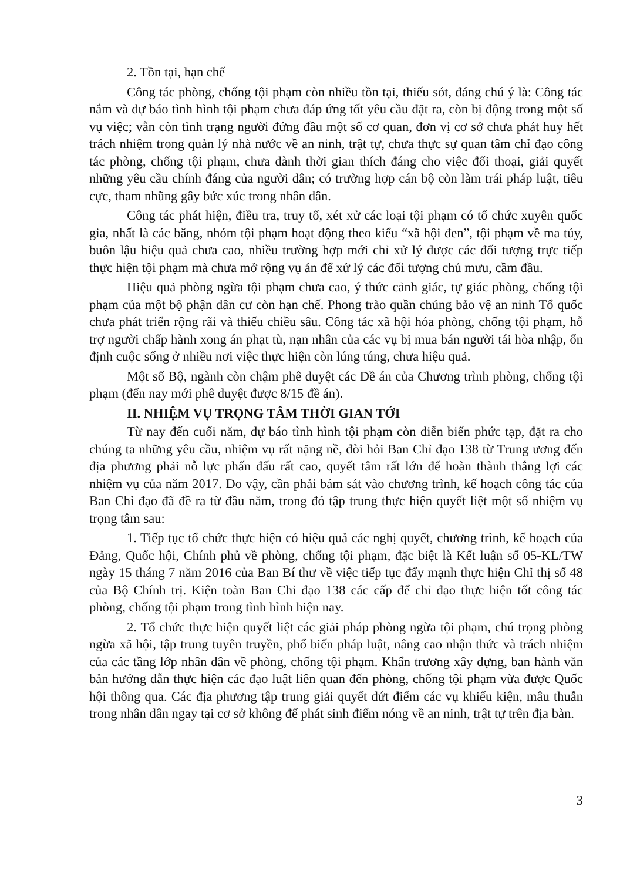2. Tồn tại, hạn chế
Công tác phòng, chống tội phạm còn nhiều tồn tại, thiếu sót, đáng chú ý là: Công tác nắm và dự báo tình hình tội phạm chưa đáp ứng tốt yêu cầu đặt ra, còn bị động trong một số vụ việc; vẫn còn tình trạng người đứng đầu một số cơ quan, đơn vị cơ sở chưa phát huy hết trách nhiệm trong quản lý nhà nước về an ninh, trật tự, chưa thực sự quan tâm chỉ đạo công tác phòng, chống tội phạm, chưa dành thời gian thích đáng cho việc đối thoại, giải quyết những yêu cầu chính đáng của người dân; có trường hợp cán bộ còn làm trái pháp luật, tiêu cực, tham nhũng gây bức xúc trong nhân dân.
Công tác phát hiện, điều tra, truy tố, xét xử các loại tội phạm có tổ chức xuyên quốc gia, nhất là các băng, nhóm tội phạm hoạt động theo kiểu “xã hội đen”, tội phạm về ma túy, buôn lậu hiệu quả chưa cao, nhiều trường hợp mới chỉ xử lý được các đối tượng trực tiếp thực hiện tội phạm mà chưa mở rộng vụ án để xử lý các đối tượng chủ mưu, cầm đầu.
Hiệu quả phòng ngừa tội phạm chưa cao, ý thức cảnh giác, tự giác phòng, chống tội phạm của một bộ phận dân cư còn hạn chế. Phong trào quần chúng bảo vệ an ninh Tổ quốc chưa phát triển rộng rãi và thiếu chiều sâu. Công tác xã hội hóa phòng, chống tội phạm, hỗ trợ người chấp hành xong án phạt tù, nạn nhân của các vụ bị mua bán người tái hòa nhập, ổn định cuộc sống ở nhiều nơi việc thực hiện còn lúng túng, chưa hiệu quả.
Một số Bộ, ngành còn chậm phê duyệt các Đề án của Chương trình phòng, chống tội phạm (đến nay mới phê duyệt được 8/15 đề án).
II. NHIỆM VỤ TRỌNG TÂM THỜI GIAN TỚI
Từ nay đến cuối năm, dự báo tình hình tội phạm còn diễn biến phức tạp, đặt ra cho chúng ta những yêu cầu, nhiệm vụ rất nặng nề, đòi hỏi Ban Chỉ đạo 138 từ Trung ương đến địa phương phải nỗ lực phấn đấu rất cao, quyết tâm rất lớn để hoàn thành thắng lợi các nhiệm vụ của năm 2017. Do vậy, cần phải bám sát vào chương trình, kế hoạch công tác của Ban Chỉ đạo đã đề ra từ đầu năm, trong đó tập trung thực hiện quyết liệt một số nhiệm vụ trọng tâm sau:
1. Tiếp tục tổ chức thực hiện có hiệu quả các nghị quyết, chương trình, kế hoạch của Đảng, Quốc hội, Chính phủ về phòng, chống tội phạm, đặc biệt là Kết luận số 05-KL/TW ngày 15 tháng 7 năm 2016 của Ban Bí thư về việc tiếp tục đẩy mạnh thực hiện Chỉ thị số 48 của Bộ Chính trị. Kiện toàn Ban Chỉ đạo 138 các cấp để chỉ đạo thực hiện tốt công tác phòng, chống tội phạm trong tình hình hiện nay.
2. Tổ chức thực hiện quyết liệt các giải pháp phòng ngừa tội phạm, chú trọng phòng ngừa xã hội, tập trung tuyên truyền, phổ biến pháp luật, nâng cao nhận thức và trách nhiệm của các tầng lớp nhân dân về phòng, chống tội phạm. Khẩn trương xây dựng, ban hành văn bản hướng dẫn thực hiện các đạo luật liên quan đến phòng, chống tội phạm vừa được Quốc hội thông qua. Các địa phương tập trung giải quyết dứt điểm các vụ khiếu kiện, mâu thuẫn trong nhân dân ngay tại cơ sở không để phát sinh điểm nóng về an ninh, trật tự trên địa bàn.
3